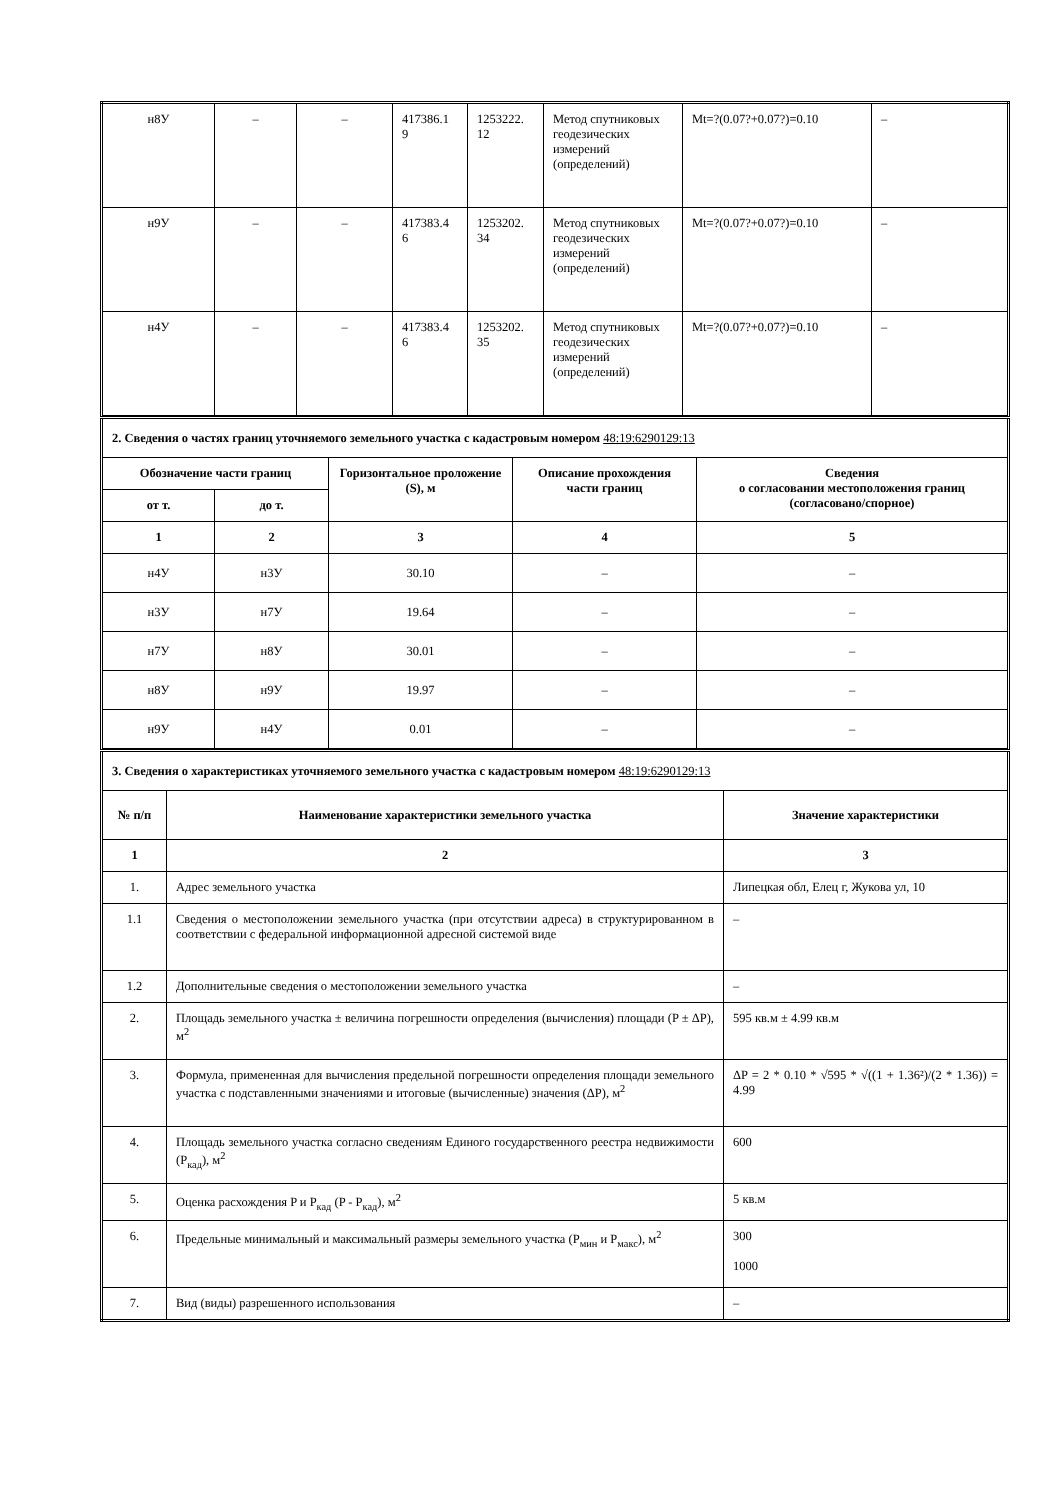| н8У | – | – | 417386.1 9 | 1253222. 12 | Метод спутниковых геодезических измерений (определений) | Mt=?(0.07?+0.07?)=0.10 | – |
| н9У | – | – | 417383.4 6 | 1253202. 34 | Метод спутниковых геодезических измерений (определений) | Mt=?(0.07?+0.07?)=0.10 | – |
| н4У | – | – | 417383.4 6 | 1253202. 35 | Метод спутниковых геодезических измерений (определений) | Mt=?(0.07?+0.07?)=0.10 | – |
| 2. Сведения о частях границ уточняемого земельного участка с кадастровым номером 48:19:6290129:13 | | | | |
| Обозначение части границ | | Горизонтальное проложение (S), м | Описание прохождения части границ | Сведения о согласовании местоположения границ (согласовано/спорное) |
| от т. | до т. | | | |
| 1 | 2 | 3 | 4 | 5 |
| н4У | н3У | 30.10 | – | – |
| н3У | н7У | 19.64 | – | – |
| н7У | н8У | 30.01 | – | – |
| н8У | н9У | 19.97 | – | – |
| н9У | н4У | 0.01 | – | – |
| 3. Сведения о характеристиках уточняемого земельного участка с кадастровым номером 48:19:6290129:13 | | |
| № п/п | Наименование характеристики земельного участка | Значение характеристики |
| 1 | 2 | 3 |
| 1. | Адрес земельного участка | Липецкая обл, Елец г, Жукова ул, 10 |
| 1.1 | Сведения о местоположении земельного участка (при отсутствии адреса) в структурированном в соответствии с федеральной информационной адресной системой виде | – |
| 1.2 | Дополнительные сведения о местоположении земельного участка | – |
| 2. | Площадь земельного участка ± величина погрешности определения (вычисления) площади (P ± ΔP), м<sup>2</sup> | 595 кв.м ± 4.99 кв.м |
| 3. | Формула, примененная для вычисления предельной погрешности определения площади земельного участка с подставленными значениями и итоговые (вычисленные) значения (ΔP), м<sup>2</sup> | ΔP = 2 * 0.10 * √595 * √((1 + 1.36²)/(2 * 1.36)) = 4.99 |
| 4. | Площадь земельного участка согласно сведениям Единого государственного реестра недвижимости (P<sub>кад</sub>), м<sup>2</sup> | 600 |
| 5. | Оценка расхождения P и P<sub>кад</sub> (P - P<sub>кад</sub>), м<sup>2</sup> | 5 кв.м |
| 6. | Предельные минимальный и максимальный размеры земельного участка (P<sub>мин</sub> и P<sub>макс</sub>), м<sup>2</sup> | 300 1000 |
| 7. | Вид (виды) разрешенного использования | – |